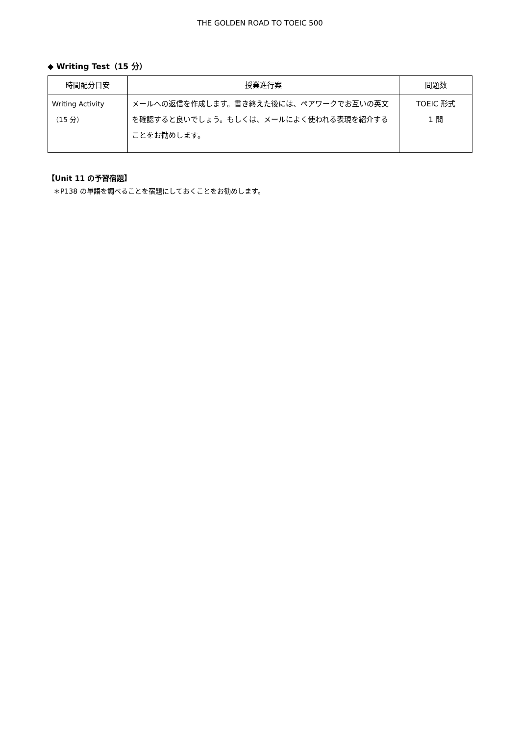THE GOLDEN ROAD TO TOEIC 500
◆ Writing Test（15 分）
| 時間配分目安 | 授業進行案 | 問題数 |
| --- | --- | --- |
| Writing Activity （15 分） | メールへの返信を作成します。書き終えた後には、ペアワークでお互いの英文を確認すると良いでしょう。もしくは、メールによく使われる表現を紹介することをお勧めします。 | TOEIC 形式 1 問 |
【Unit 11 の予習宿題】
＊P138 の単語を調べることを宿題にしておくことをお勧めします。